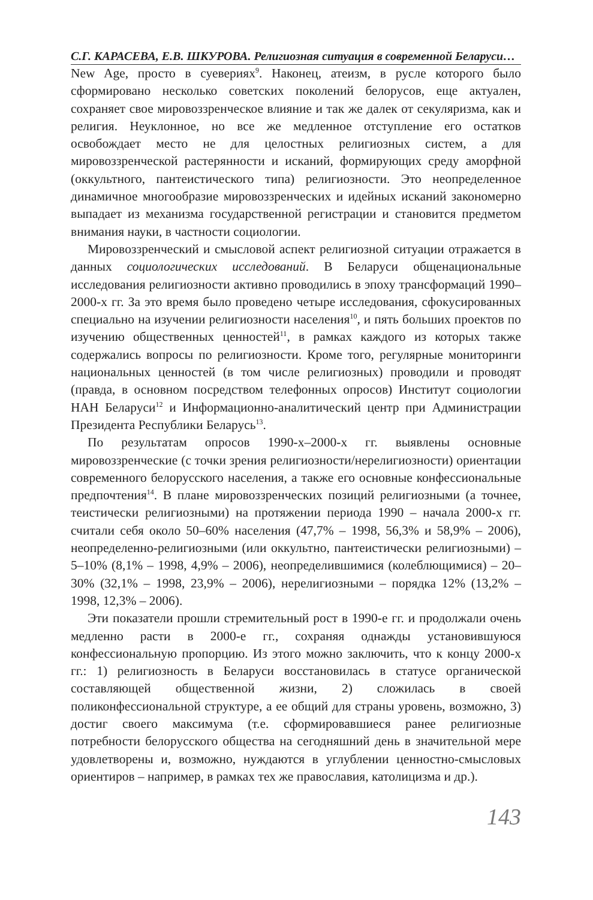С.Г. КАРАСЕВА, Е.В. ШКУРОВА. Религиозная ситуация в современной Беларуси…
New Age, просто в суевериях<sup>9</sup>. Наконец, атеизм, в русле которого было сформировано несколько советских поколений белорусов, еще актуален, сохраняет свое мировоззренческое влияние и так же далек от секуляризма, как и религия. Неуклонное, но все же медленное отступление его остатков освобождает место не для целостных религиозных систем, а для мировоззренческой растерянности и исканий, формирующих среду аморфной (оккультного, пантеистического типа) религиозности. Это неопределенное динамичное многообразие мировоззренческих и идейных исканий закономерно выпадает из механизма государственной регистрации и становится предметом внимания науки, в частности социологии.
Мировоззренческий и смысловой аспект религиозной ситуации отражается в данных социологических исследований. В Беларуси общенациональные исследования религиозности активно проводились в эпоху трансформаций 1990–2000-х гг. За это время было проведено четыре исследования, сфокусированных специально на изучении религиозности населения<sup>10</sup>, и пять больших проектов по изучению общественных ценностей<sup>11</sup>, в рамках каждого из которых также содержались вопросы по религиозности. Кроме того, регулярные мониторинги национальных ценностей (в том числе религиозных) проводили и проводят (правда, в основном посредством телефонных опросов) Институт социологии НАН Беларуси<sup>12</sup> и Информационно-аналитический центр при Администрации Президента Республики Беларусь<sup>13</sup>.
По результатам опросов 1990-х–2000-х гг. выявлены основные мировоззренческие (с точки зрения религиозности/нерелигиозности) ориентации современного белорусского населения, а также его основные конфессиональные предпочтения<sup>14</sup>. В плане мировоззренческих позиций религиозными (а точнее, теистически религиозными) на протяжении периода 1990 – начала 2000-х гг. считали себя около 50–60% населения (47,7% – 1998, 56,3% и 58,9% – 2006), неопределенно-религиозными (или оккультно, пантеистически религиозными) – 5–10% (8,1% – 1998, 4,9% – 2006), неопределившимися (колеблющимися) – 20–30% (32,1% – 1998, 23,9% – 2006), нерелигиозными – порядка 12% (13,2% – 1998, 12,3% – 2006).
Эти показатели прошли стремительный рост в 1990-е гг. и продолжали очень медленно расти в 2000-е гг., сохраняя однажды установившуюся конфессиональную пропорцию. Из этого можно заключить, что к концу 2000-х гг.: 1) религиозность в Беларуси восстановилась в статусе органической составляющей общественной жизни, 2) сложилась в своей поликонфессиональной структуре, а ее общий для страны уровень, возможно, 3) достиг своего максимума (т.е. сформировавшиеся ранее религиозные потребности белорусского общества на сегодняшний день в значительной мере удовлетворены и, возможно, нуждаются в углублении ценностно-смысловых ориентиров – например, в рамках тех же православия, католицизма и др.).
143